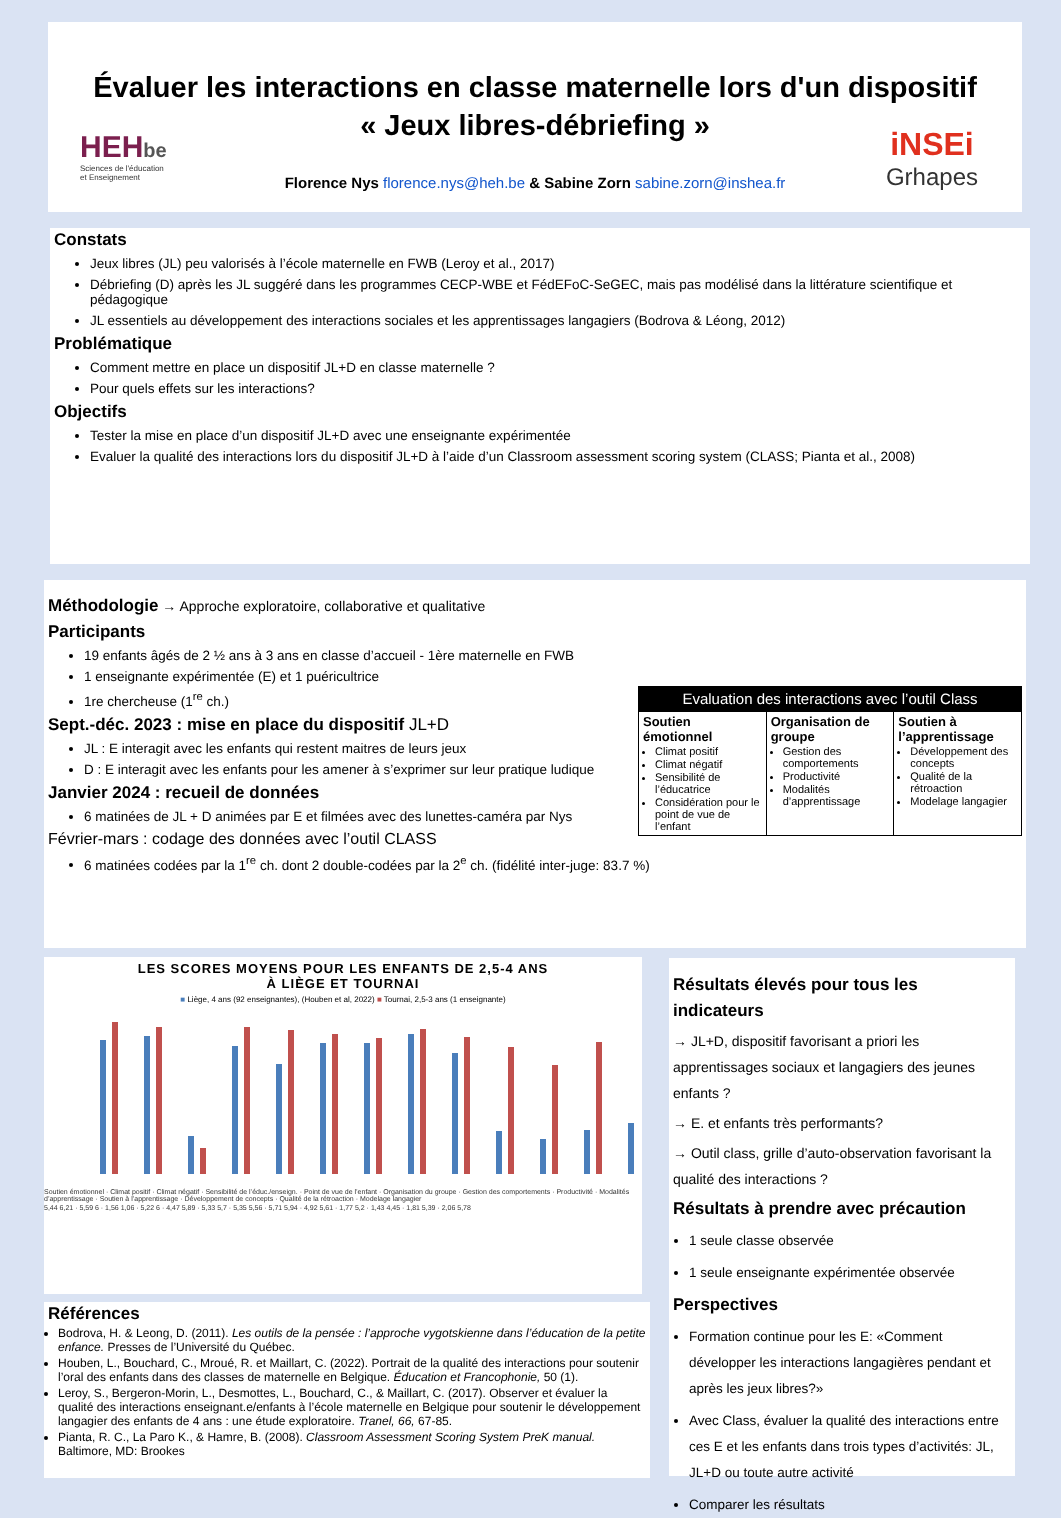HEHbe
Sciences de l'éducation
et Enseignement
iNSEi
Grhapes
Évaluer les interactions en classe maternelle lors d'un dispositif
« Jeux libres-débriefing »
Florence Nys florence.nys@heh.be & Sabine Zorn sabine.zorn@inshea.fr
Constats
Jeux libres (JL) peu valorisés à l’école maternelle en FWB (Leroy et al., 2017)
Débriefing (D) après les JL suggéré dans les programmes CECP-WBE et FédEFoC-SeGEC, mais pas modélisé dans la littérature scientifique et pédagogique
JL essentiels au développement des interactions sociales et les apprentissages langagiers (Bodrova & Léong, 2012)
Problématique
Comment mettre en place un dispositif JL+D en classe maternelle ?
Pour quels effets sur les interactions?
Objectifs
Tester la mise en place d’un dispositif JL+D avec une enseignante expérimentée
Evaluer la qualité des interactions lors du dispositif JL+D à l’aide d’un Classroom assessment scoring system (CLASS; Pianta et al., 2008)
Evaluation des interactions avec l’outil Class
| Soutien émotionnel Climat positif Climat négatif Sensibilité de l’éducatrice Considération pour le point de vue de l’enfant | Organisation de groupe Gestion des comportements Productivité Modalités d’apprentissage | Soutien à l’apprentissage Développement des concepts Qualité de la rétroaction Modelage langagier |
Méthodologie → Approche exploratoire, collaborative et qualitative
Participants
19 enfants âgés de 2 ½ ans à 3 ans en classe d’accueil - 1ère maternelle en FWB
1 enseignante expérimentée (E) et 1 puéricultrice
1re chercheuse (1<sup>re</sup> ch.)
Sept.-déc. 2023 : mise en place du dispositif JL+D
JL : E interagit avec les enfants qui restent maitres de leurs jeux
D : E interagit avec les enfants pour les amener à s’exprimer sur leur pratique ludique
Janvier 2024 : recueil de données
6 matinées de JL + D animées par E et filmées avec des lunettes-caméra par Nys
Février-mars : codage des données avec l’outil CLASS
6 matinées codées par la 1<sup>re</sup> ch. dont 2 double-codées par la 2<sup>e</sup> ch. (fidélité inter-juge: 83.7 %)
LES SCORES MOYENS POUR LES ENFANTS DE 2,5-4 ANS
À LIÈGE ET TOURNAI
■ Liège, 4 ans (92 enseignantes), (Houben et al, 2022) ■ Tournai, 2,5-3 ans (1 enseignante)
Soutien émotionnel · Climat positif · Climat négatif · Sensibilité de l’éduc./enseign. · Point de vue de l’enfant · Organisation du groupe · Gestion des comportements · Productivité · Modalités d’apprentissage · Soutien à l’apprentissage · Développement de concepts · Qualité de la rétroaction · Modelage langagier
5,44 6,21 · 5,59 6 · 1,56 1,06 · 5,22 6 · 4,47 5,89 · 5,33 5,7 · 5,35 5,56 · 5,71 5,94 · 4,92 5,61 · 1,77 5,2 · 1,43 4,45 · 1,81 5,39 · 2,06 5,78
Références
Bodrova, H. & Leong, D. (2011). Les outils de la pensée : l’approche vygotskienne dans l’éducation de la petite enfance. Presses de l’Université du Québec.
Houben, L., Bouchard, C., Mroué, R. et Maillart, C. (2022). Portrait de la qualité des interactions pour soutenir l’oral des enfants dans des classes de maternelle en Belgique. Éducation et Francophonie, 50 (1).
Leroy, S., Bergeron-Morin, L., Desmottes, L., Bouchard, C., & Maillart, C. (2017). Observer et évaluer la qualité des interactions enseignant.e/enfants à l’école maternelle en Belgique pour soutenir le développement langagier des enfants de 4 ans : une étude exploratoire. Tranel, 66, 67-85.
Pianta, R. C., La Paro K., & Hamre, B. (2008). Classroom Assessment Scoring System PreK manual. Baltimore, MD: Brookes
Résultats élevés pour tous les indicateurs
→ JL+D, dispositif favorisant a priori les apprentissages sociaux et langagiers des jeunes enfants ?
→ E. et enfants très performants?
→ Outil class, grille d’auto-observation favorisant la qualité des interactions ?
Résultats à prendre avec précaution
1 seule classe observée
1 seule enseignante expérimentée observée
Perspectives
Formation continue pour les E: «Comment développer les interactions langagières pendant et après les jeux libres?»
Avec Class, évaluer la qualité des interactions entre ces E et les enfants dans trois types d’activités: JL, JL+D ou toute autre activité
Comparer les résultats